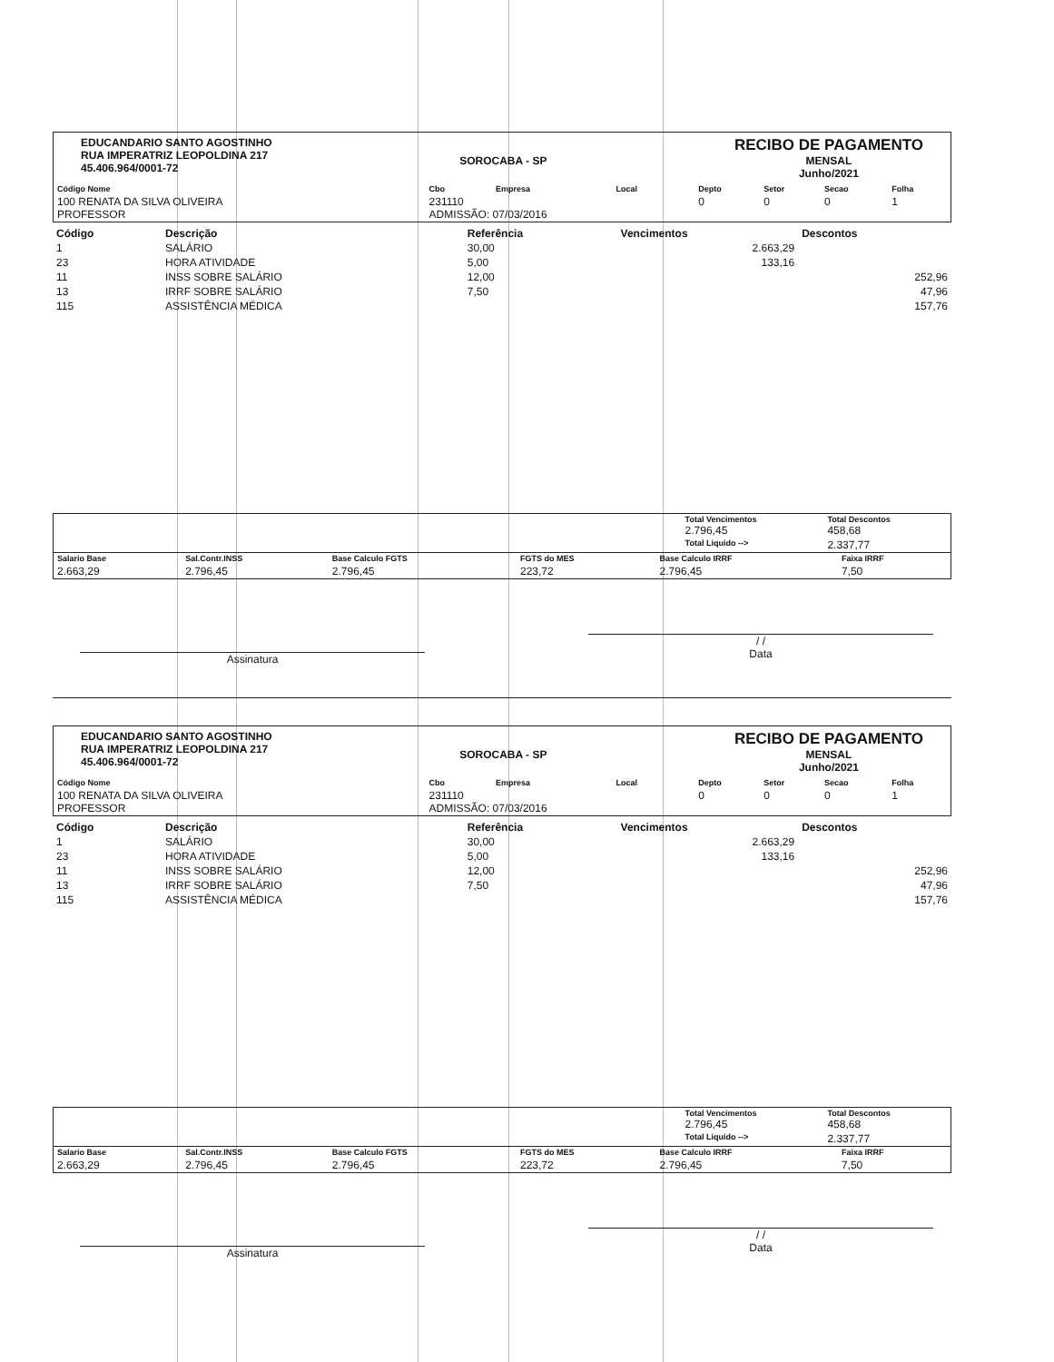EDUCANDARIO SANTO AGOSTINHO
RUA IMPERATRIZ LEOPOLDINA 217
45.406.964/0001-72
SOROCABA - SP
RECIBO DE PAGAMENTO
MENSAL
Junho/2021
| Código Nome | Cbo | Empresa | Local | Depto | Setor | Secao | Folha |
| --- | --- | --- | --- | --- | --- | --- | --- |
| 100 RENATA DA SILVA OLIVEIRA PROFESSOR | 231110 ADMISSÃO: 07/03/2016 | | | 0 | 0 | 0 | 1 |
| Código | Descrição | Referência | Vencimentos | Descontos |
| --- | --- | --- | --- | --- |
| 1 | SALÁRIO | 30,00 | 2.663,29 | |
| 23 | HORA ATIVIDADE | 5,00 | 133,16 | |
| 11 | INSS SOBRE SALÁRIO | 12,00 | | 252,96 |
| 13 | IRRF SOBRE SALÁRIO | 7,50 | | 47,96 |
| 115 | ASSISTÊNCIA MÉDICA | | | 157,76 |
| | Total Vencimentos 2.796,45 | Total Descontos 458,68 |
| | Total Liquido --> | 2.337,77 |
| Salario Base | Sal.Contr.INSS | Base Calculo FGTS | FGTS do MES | Base Calculo IRRF | Faixa IRRF |
| 2.663,29 | 2.796,45 | 2.796,45 | 223,72 | 2.796,45 | 7,50 |
Assinatura
/ /
Data
EDUCANDARIO SANTO AGOSTINHO
RUA IMPERATRIZ LEOPOLDINA 217
45.406.964/0001-72
SOROCABA - SP
RECIBO DE PAGAMENTO
MENSAL
Junho/2021
| Código Nome | Cbo | Empresa | Local | Depto | Setor | Secao | Folha |
| --- | --- | --- | --- | --- | --- | --- | --- |
| 100 RENATA DA SILVA OLIVEIRA PROFESSOR | 231110 ADMISSÃO: 07/03/2016 | | | 0 | 0 | 0 | 1 |
| Código | Descrição | Referência | Vencimentos | Descontos |
| --- | --- | --- | --- | --- |
| 1 | SALÁRIO | 30,00 | 2.663,29 | |
| 23 | HORA ATIVIDADE | 5,00 | 133,16 | |
| 11 | INSS SOBRE SALÁRIO | 12,00 | | 252,96 |
| 13 | IRRF SOBRE SALÁRIO | 7,50 | | 47,96 |
| 115 | ASSISTÊNCIA MÉDICA | | | 157,76 |
| | Total Vencimentos 2.796,45 | Total Descontos 458,68 |
| | Total Liquido --> | 2.337,77 |
| Salario Base | Sal.Contr.INSS | Base Calculo FGTS | FGTS do MES | Base Calculo IRRF | Faixa IRRF |
| 2.663,29 | 2.796,45 | 2.796,45 | 223,72 | 2.796,45 | 7,50 |
Assinatura
/ /
Data